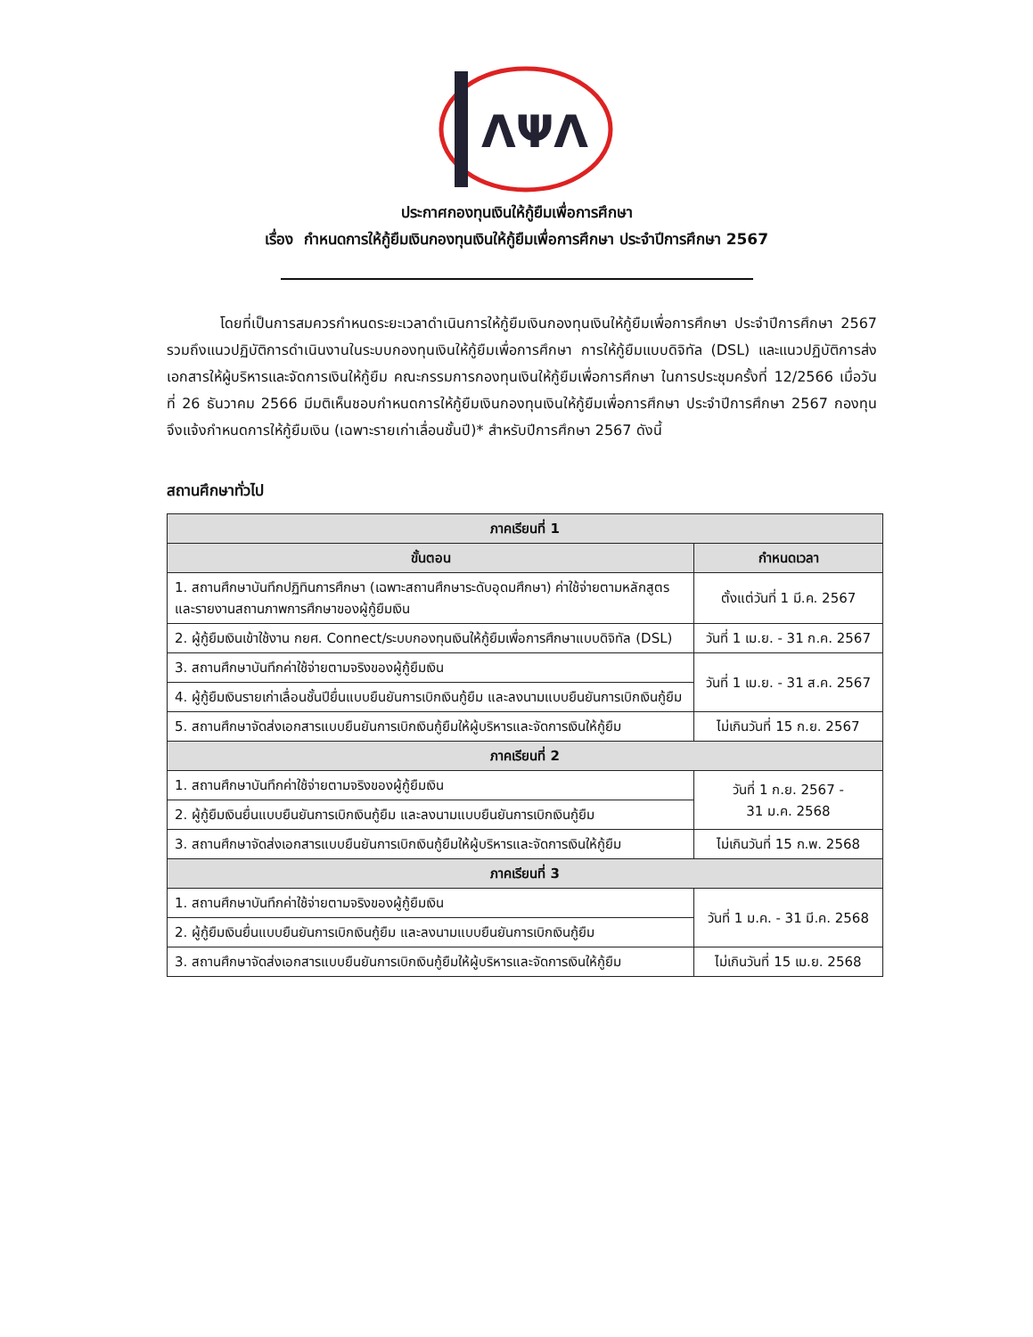ΛΨΛ
ประกาศกองทุนเงินให้กู้ยืมเพื่อการศึกษา
เรื่อง กำหนดการให้กู้ยืมเงินกองทุนเงินให้กู้ยืมเพื่อการศึกษา ประจำปีการศึกษา 2567
โดยที่เป็นการสมควรกำหนดระยะเวลาดำเนินการให้กู้ยืมเงินกองทุนเงินให้กู้ยืมเพื่อการศึกษา ประจำปีการศึกษา 2567 รวมถึงแนวปฏิบัติการดำเนินงานในระบบกองทุนเงินให้กู้ยืมเพื่อการศึกษา การให้กู้ยืมแบบดิจิทัล (DSL) และแนวปฏิบัติการส่งเอกสารให้ผู้บริหารและจัดการเงินให้กู้ยืม คณะกรรมการกองทุนเงินให้กู้ยืมเพื่อการศึกษา ในการประชุมครั้งที่ 12/2566 เมื่อวันที่ 26 ธันวาคม 2566 มีมติเห็นชอบกำหนดการให้กู้ยืมเงินกองทุนเงินให้กู้ยืมเพื่อการศึกษา ประจำปีการศึกษา 2567 กองทุนจึงแจ้งกำหนดการให้กู้ยืมเงิน (เฉพาะรายเก่าเลื่อนชั้นปี)* สำหรับปีการศึกษา 2567 ดังนี้
สถานศึกษาทั่วไป
| ภาคเรียนที่ 1 | |
| ขั้นตอน | กำหนดเวลา |
| 1. สถานศึกษาบันทึกปฏิทินการศึกษา (เฉพาะสถานศึกษาระดับอุดมศึกษา) ค่าใช้จ่ายตามหลักสูตร และรายงานสถานภาพการศึกษาของผู้กู้ยืมเงิน | ตั้งแต่วันที่ 1 มี.ค. 2567 |
| 2. ผู้กู้ยืมเงินเข้าใช้งาน กยศ. Connect/ระบบกองทุนเงินให้กู้ยืมเพื่อการศึกษาแบบดิจิทัล (DSL) | วันที่ 1 เม.ย. - 31 ก.ค. 2567 |
| 3. สถานศึกษาบันทึกค่าใช้จ่ายตามจริงของผู้กู้ยืมเงิน | วันที่ 1 เม.ย. - 31 ส.ค. 2567 |
| 4. ผู้กู้ยืมเงินรายเก่าเลื่อนชั้นปียื่นแบบยืนยันการเบิกเงินกู้ยืม และลงนามแบบยืนยันการเบิกเงินกู้ยืม | |
| 5. สถานศึกษาจัดส่งเอกสารแบบยืนยันการเบิกเงินกู้ยืมให้ผู้บริหารและจัดการเงินให้กู้ยืม | ไม่เกินวันที่ 15 ก.ย. 2567 |
| ภาคเรียนที่ 2 | |
| 1. สถานศึกษาบันทึกค่าใช้จ่ายตามจริงของผู้กู้ยืมเงิน | วันที่ 1 ก.ย. 2567 - 31 ม.ค. 2568 |
| 2. ผู้กู้ยืมเงินยื่นแบบยืนยันการเบิกเงินกู้ยืม และลงนามแบบยืนยันการเบิกเงินกู้ยืม | |
| 3. สถานศึกษาจัดส่งเอกสารแบบยืนยันการเบิกเงินกู้ยืมให้ผู้บริหารและจัดการเงินให้กู้ยืม | ไม่เกินวันที่ 15 ก.พ. 2568 |
| ภาคเรียนที่ 3 | |
| 1. สถานศึกษาบันทึกค่าใช้จ่ายตามจริงของผู้กู้ยืมเงิน | วันที่ 1 ม.ค. - 31 มี.ค. 2568 |
| 2. ผู้กู้ยืมเงินยื่นแบบยืนยันการเบิกเงินกู้ยืม และลงนามแบบยืนยันการเบิกเงินกู้ยืม | |
| 3. สถานศึกษาจัดส่งเอกสารแบบยืนยันการเบิกเงินกู้ยืมให้ผู้บริหารและจัดการเงินให้กู้ยืม | ไม่เกินวันที่ 15 เม.ย. 2568 |